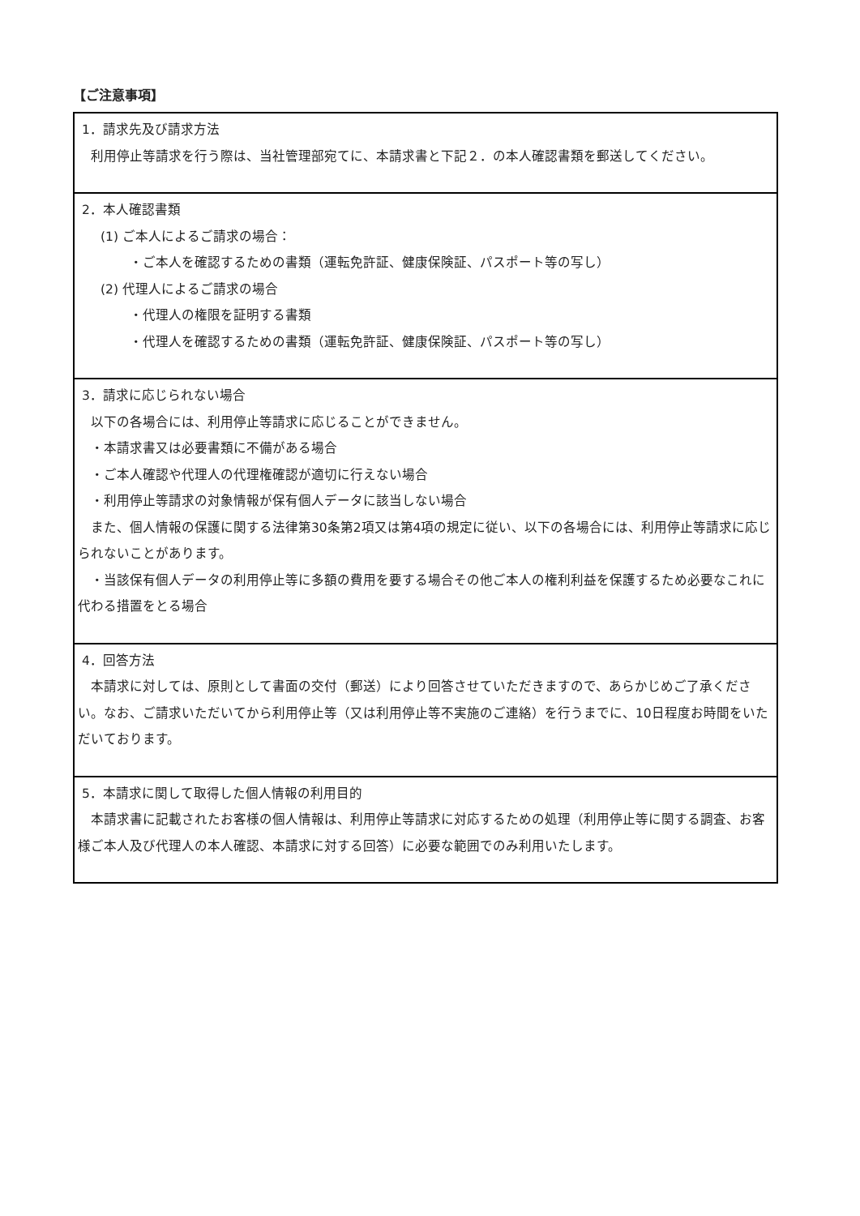【ご注意事項】
| 1．請求先及び請求方法 利用停止等請求を行う際は、当社管理部宛てに、本請求書と下記２．の本人確認書類を郵送してください。 |
| 2．本人確認書類 (1) ご本人によるご請求の場合： ・ご本人を確認するための書類（運転免許証、健康保険証、パスポート等の写し） (2) 代理人によるご請求の場合 ・代理人の権限を証明する書類 ・代理人を確認するための書類（運転免許証、健康保険証、パスポート等の写し） |
| 3．請求に応じられない場合 以下の各場合には、利用停止等請求に応じることができません。 ・本請求書又は必要書類に不備がある場合 ・ご本人確認や代理人の代理権確認が適切に行えない場合 ・利用停止等請求の対象情報が保有個人データに該当しない場合 また、個人情報の保護に関する法律第30条第2項又は第4項の規定に従い、以下の各場合には、利用停止等請求に応じられないことがあります。 ・当該保有個人データの利用停止等に多額の費用を要する場合その他ご本人の権利利益を保護するため必要なこれに代わる措置をとる場合 |
| 4．回答方法 本請求に対しては、原則として書面の交付（郵送）により回答させていただきますので、あらかじめご了承ください。なお、ご請求いただいてから利用停止等（又は利用停止等不実施のご連絡）を行うまでに、10日程度お時間をいただいております。 |
| 5．本請求に関して取得した個人情報の利用目的 本請求書に記載されたお客様の個人情報は、利用停止等請求に対応するための処理（利用停止等に関する調査、お客様ご本人及び代理人の本人確認、本請求に対する回答）に必要な範囲でのみ利用いたします。 |